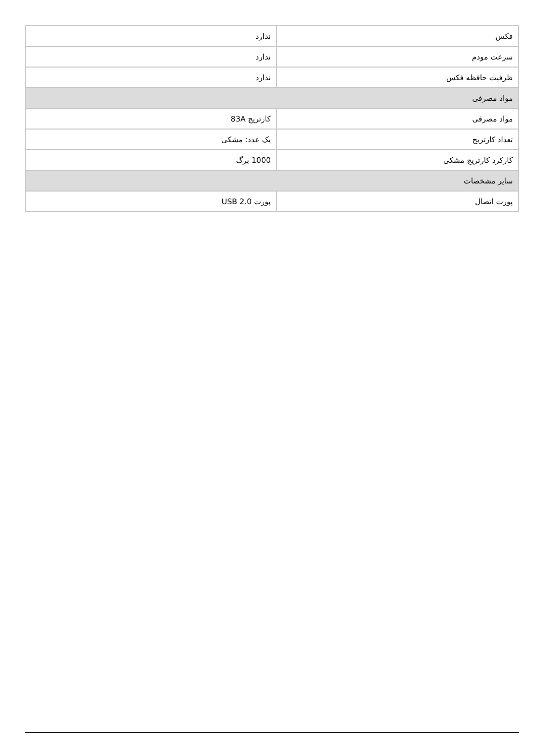| فکس | ندارد |
| سرعت مودم | ندارد |
| ظرفیت حافظه فکس | ندارد |
| مواد مصرفی | |
| مواد مصرفی | کارتریج 83A |
| تعداد کارتریج | یک عدد: مشکی |
| کارکرد کارتریج مشکی | 1000 برگ |
| سایر مشخصات | |
| پورت اتصال | پورت USB 2.0 |